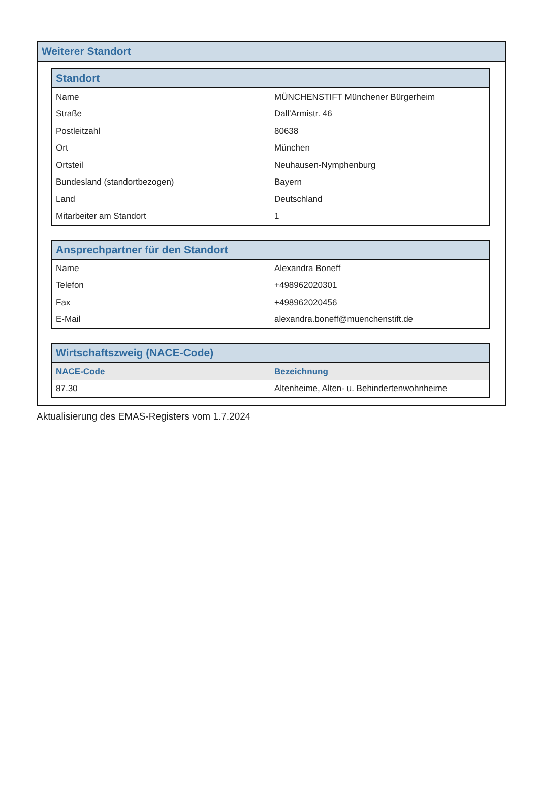Weiterer Standort
| Standort | |
| --- | --- |
| Name | MÜNCHENSTIFT Münchener Bürgerheim |
| Straße | Dall'Armistr. 46 |
| Postleitzahl | 80638 |
| Ort | München |
| Ortsteil | Neuhausen-Nymphenburg |
| Bundesland (standortbezogen) | Bayern |
| Land | Deutschland |
| Mitarbeiter am Standort | 1 |
| Ansprechpartner für den Standort | |
| --- | --- |
| Name | Alexandra Boneff |
| Telefon | +498962020301 |
| Fax | +498962020456 |
| E-Mail | alexandra.boneff@muenchenstift.de |
| Wirtschaftszweig (NACE-Code) | |
| --- | --- |
| NACE-Code | Bezeichnung |
| 87.30 | Altenheime, Alten- u. Behindertenwohnheime |
Aktualisierung des EMAS-Registers vom 1.7.2024